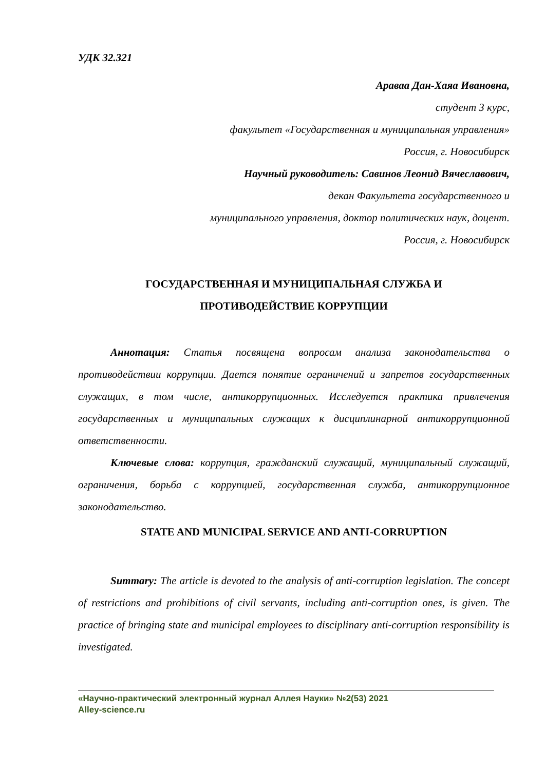УДК 32.321
Араваа Дан-Хаяа Ивановна,
студент 3 курс,
факультет «Государственная и муниципальная управления»
Россия, г. Новосибирск
Научный руководитель: Савинов Леонид Вячеславович,
декан Факультета государственного и
муниципального управления, доктор политических наук, доцент.
Россия, г. Новосибирск
ГОСУДАРСТВЕННАЯ И МУНИЦИПАЛЬНАЯ СЛУЖБА И
ПРОТИВОДЕЙСТВИЕ КОРРУПЦИИ
Аннотация: Статья посвящена вопросам анализа законодательства о противодействии коррупции. Дается понятие ограничений и запретов государственных служащих, в том числе, антикоррупционных. Исследуется практика привлечения государственных и муниципальных служащих к дисциплинарной антикоррупционной ответственности.
Ключевые слова: коррупция, гражданский служащий, муниципальный служащий, ограничения, борьба с коррупцией, государственная служба, антикоррупционное законодательство.
STATE AND MUNICIPAL SERVICE AND ANTI-CORRUPTION
Summary: The article is devoted to the analysis of anti-corruption legislation. The concept of restrictions and prohibitions of civil servants, including anti-corruption ones, is given. The practice of bringing state and municipal employees to disciplinary anti-corruption responsibility is investigated.
«Научно-практический электронный журнал Аллея Науки» №2(53) 2021
Alley-science.ru